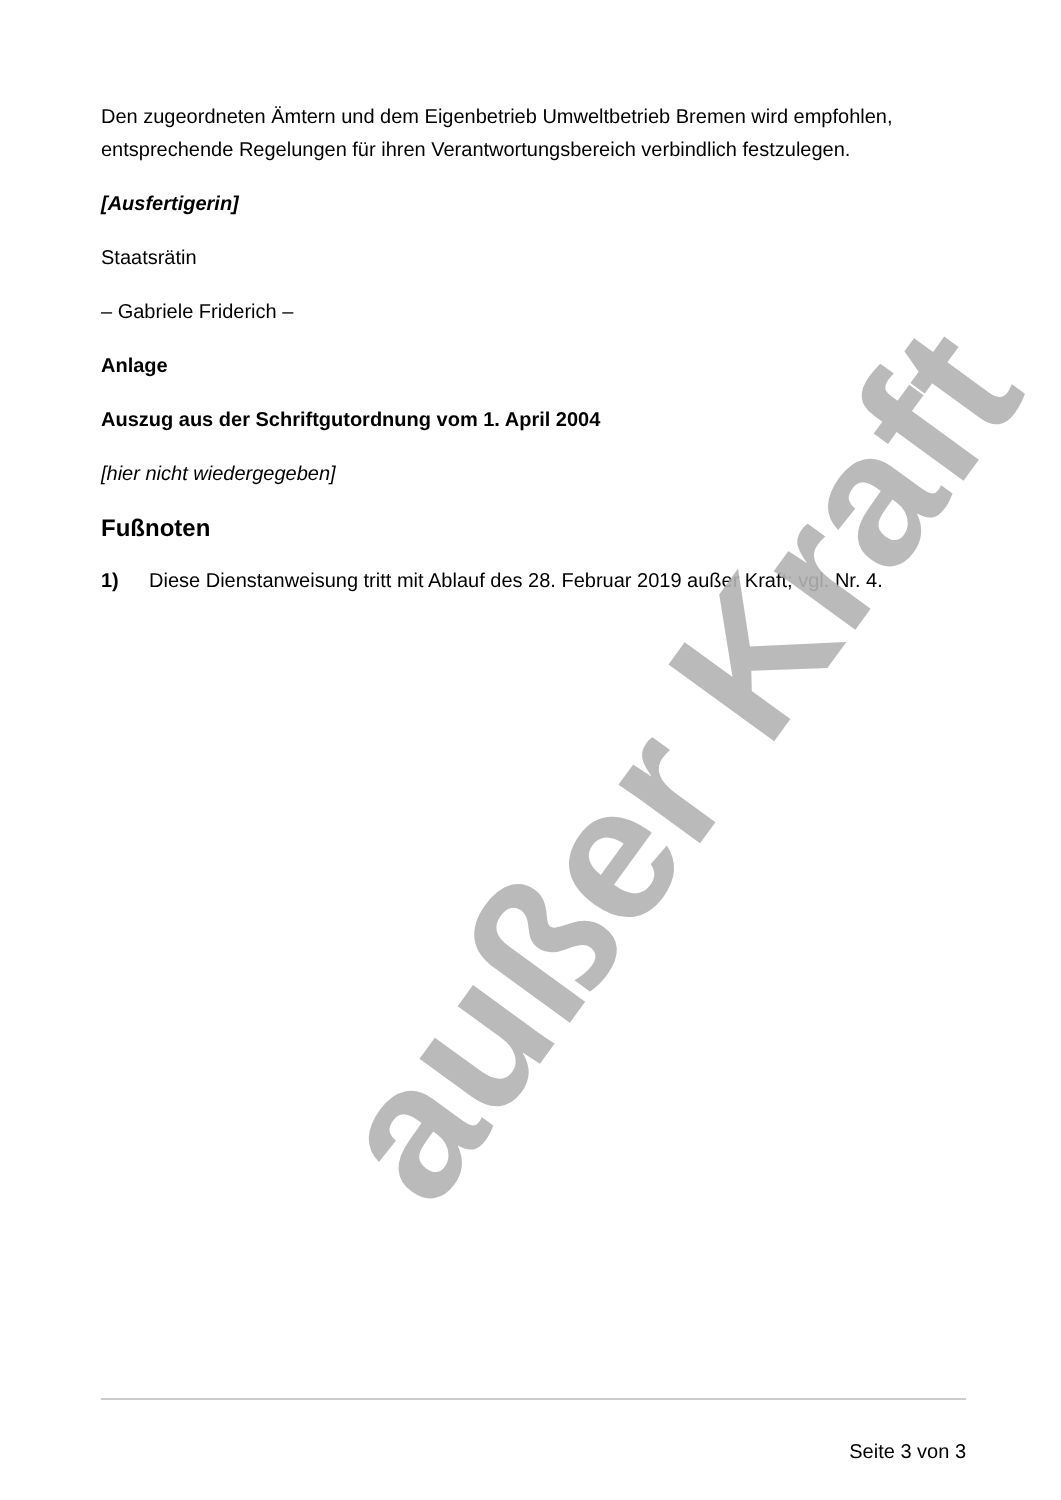Den zugeordneten Ämtern und dem Eigenbetrieb Umweltbetrieb Bremen wird empfohlen, entsprechende Regelungen für ihren Verantwortungsbereich verbindlich festzulegen.
[Ausfertigerin]
Staatsrätin
– Gabriele Friderich –
Anlage
Auszug aus der Schriftgutordnung vom 1. April 2004
[hier nicht wiedergegeben]
Fußnoten
1) Diese Dienstanweisung tritt mit Ablauf des 28. Februar 2019 außer Kraft; vgl. Nr. 4.
außer Kraft
Seite 3 von 3